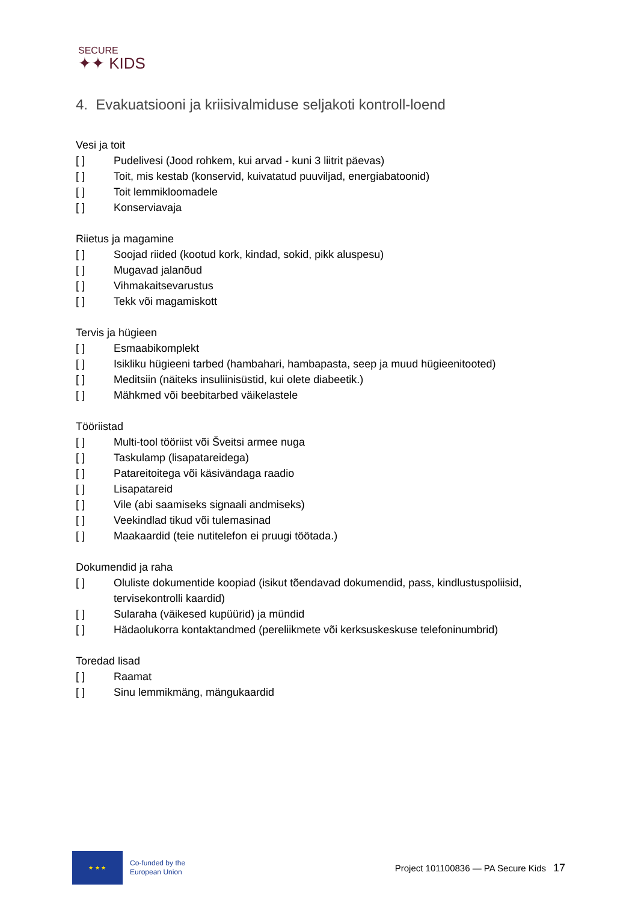SECURE
✦✦ KIDS
4. Evakuatsiooni ja kriisivalmiduse seljakoti kontroll-loend
Vesi ja toit
[ ] Pudelivesi (Jood rohkem, kui arvad - kuni 3 liitrit päevas)
[ ] Toit, mis kestab (konservid, kuivatatud puuviljad, energiabatoonid)
[ ] Toit lemmikloomadele
[ ] Konserviavaja
Riietus ja magamine
[ ] Soojad riided (kootud kork, kindad, sokid, pikk aluspesu)
[ ] Mugavad jalanõud
[ ] Vihmakaitsevarustus
[ ] Tekk või magamiskott
Tervis ja hügieen
[ ] Esmaabikomplekt
[ ] Isikliku hügieeni tarbed (hambahari, hambapasta, seep ja muud hügieenitooted)
[ ] Meditsiin (näiteks insuliinisüstid, kui olete diabeetik.)
[ ] Mähkmed või beebitarbed väikelastele
Tööriistad
[ ] Multi-tool tööriist või Šveitsi armee nuga
[ ] Taskulamp (lisapatareidega)
[ ] Patareitoitega või käsivändaga raadio
[ ] Lisapatareid
[ ] Vile (abi saamiseks signaali andmiseks)
[ ] Veekindlad tikud või tulemasinad
[ ] Maakaardid (teie nutitelefon ei pruugi töötada.)
Dokumendid ja raha
[ ] Oluliste dokumentide koopiad (isikut tõendavad dokumendid, pass, kindlustuspoliisid, tervisekontrolli kaardid)
[ ] Sularaha (väikesed kupüürid) ja mündid
[ ] Hädaolukorra kontaktandmed (pereliikmete või kerksuskeskuse telefoninumbrid)
Toredad lisad
[ ] Raamat
[ ] Sinu lemmikmäng, mängukaardid
★ ★ ★
Co-funded by the
European Union
Project 101100836 — PA Secure Kids
17